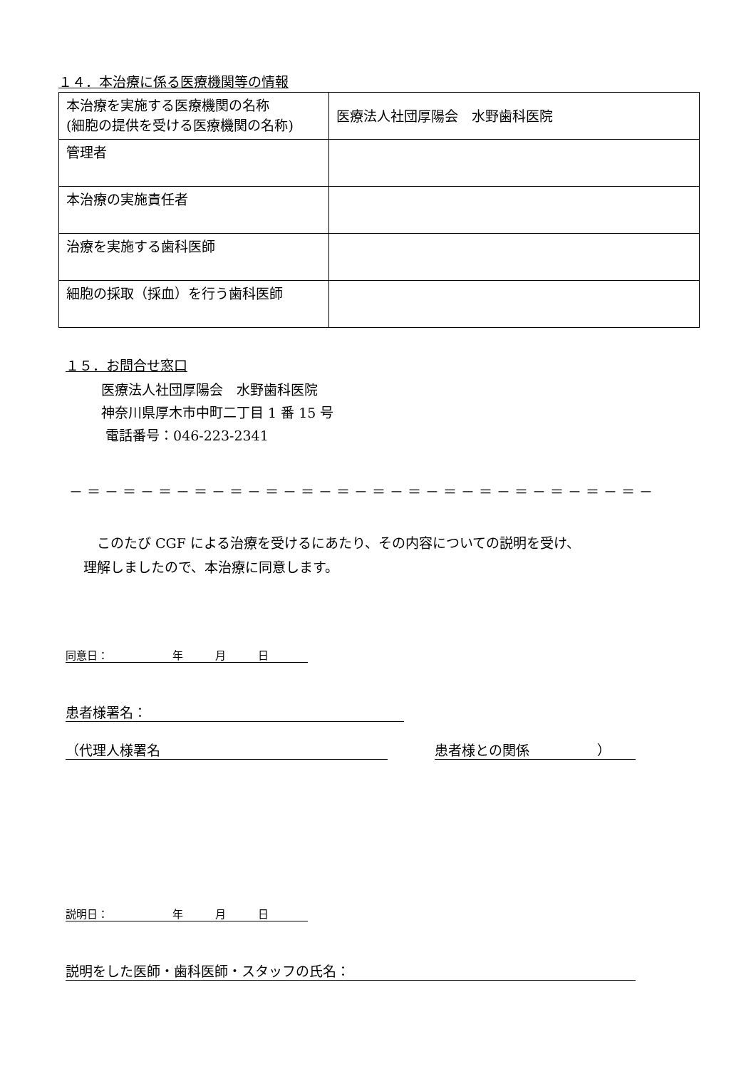１４．本治療に係る医療機関等の情報
| 本治療を実施する医療機関の名称 (細胞の提供を受ける医療機関の名称) | 医療法人社団厚陽会 水野歯科医院 |
| 管理者 | |
| 本治療の実施責任者 | |
| 治療を実施する歯科医師 | |
| 細胞の採取（採血）を行う歯科医師 | |
１５．お問合せ窓口
医療法人社団厚陽会　水野歯科医院
神奈川県厚木市中町二丁目 1 番 15 号
電話番号：046-223-2341
－＝－＝－＝－＝－＝－＝－＝－＝－＝－＝－＝－＝－＝－＝－＝－＝－
　このたび CGF による治療を受けるにあたり、その内容についての説明を受け、
理解しましたので、本治療に同意します。
同意日：　　　　　　年　　　月　　　日
患者様署名：
（代理人様署名 患者様との関係　　　　　）
説明日：　　　　　　年　　　月　　　日
説明をした医師・歯科医師・スタッフの氏名：